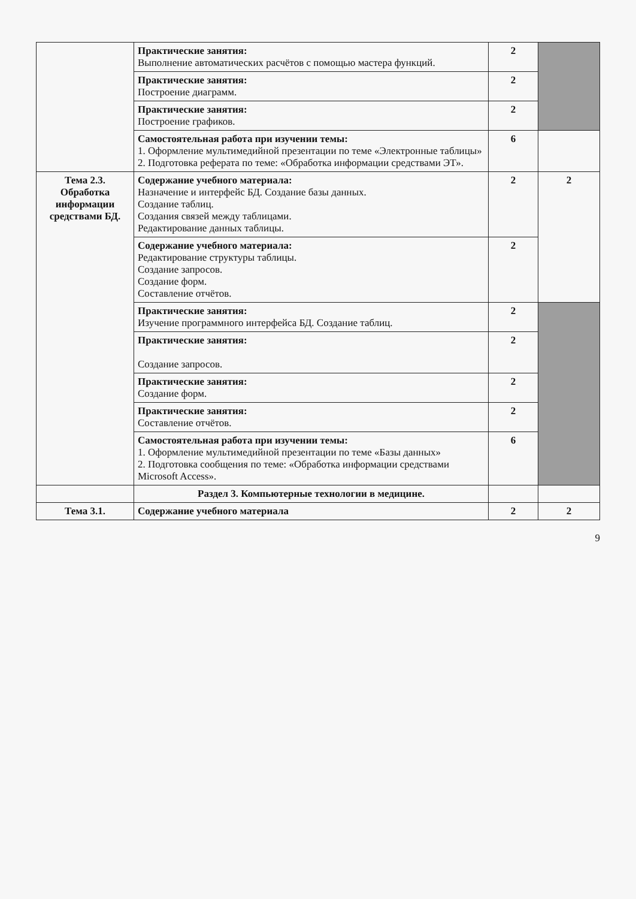| | Практические занятия: Выполнение автоматических расчётов с помощью мастера функций. | 2 | |
| | Практические занятия: Построение диаграмм. | 2 | |
| | Практические занятия: Построение графиков. | 2 | |
| | Самостоятельная работа при изучении темы: 1. Оформление мультимедийной презентации по теме «Электронные таблицы» 2. Подготовка реферата по теме: «Обработка информации средствами ЭТ». | 6 | |
| Тема 2.3. Обработка информации средствами БД. | Содержание учебного материала: Назначение и интерфейс БД. Создание базы данных. Создание таблиц. Создания связей между таблицами. Редактирование данных таблицы. | 2 | 2 |
| | Содержание учебного материала: Редактирование структуры таблицы. Создание запросов. Создание форм. Составление отчётов. | 2 | |
| | Практические занятия: Изучение программного интерфейса БД. Создание таблиц. | 2 | |
| | Практические занятия: Создание запросов. | 2 | |
| | Практические занятия: Создание форм. | 2 | |
| | Практические занятия: Составление отчётов. | 2 | |
| | Самостоятельная работа при изучении темы: 1. Оформление мультимедийной презентации по теме «Базы данных» 2. Подготовка сообщения по теме: «Обработка информации средствами Microsoft Access». | 6 | |
| | Раздел 3. Компьютерные технологии в медицине. | | |
| Тема 3.1. | Содержание учебного материала | 2 | 2 |
9